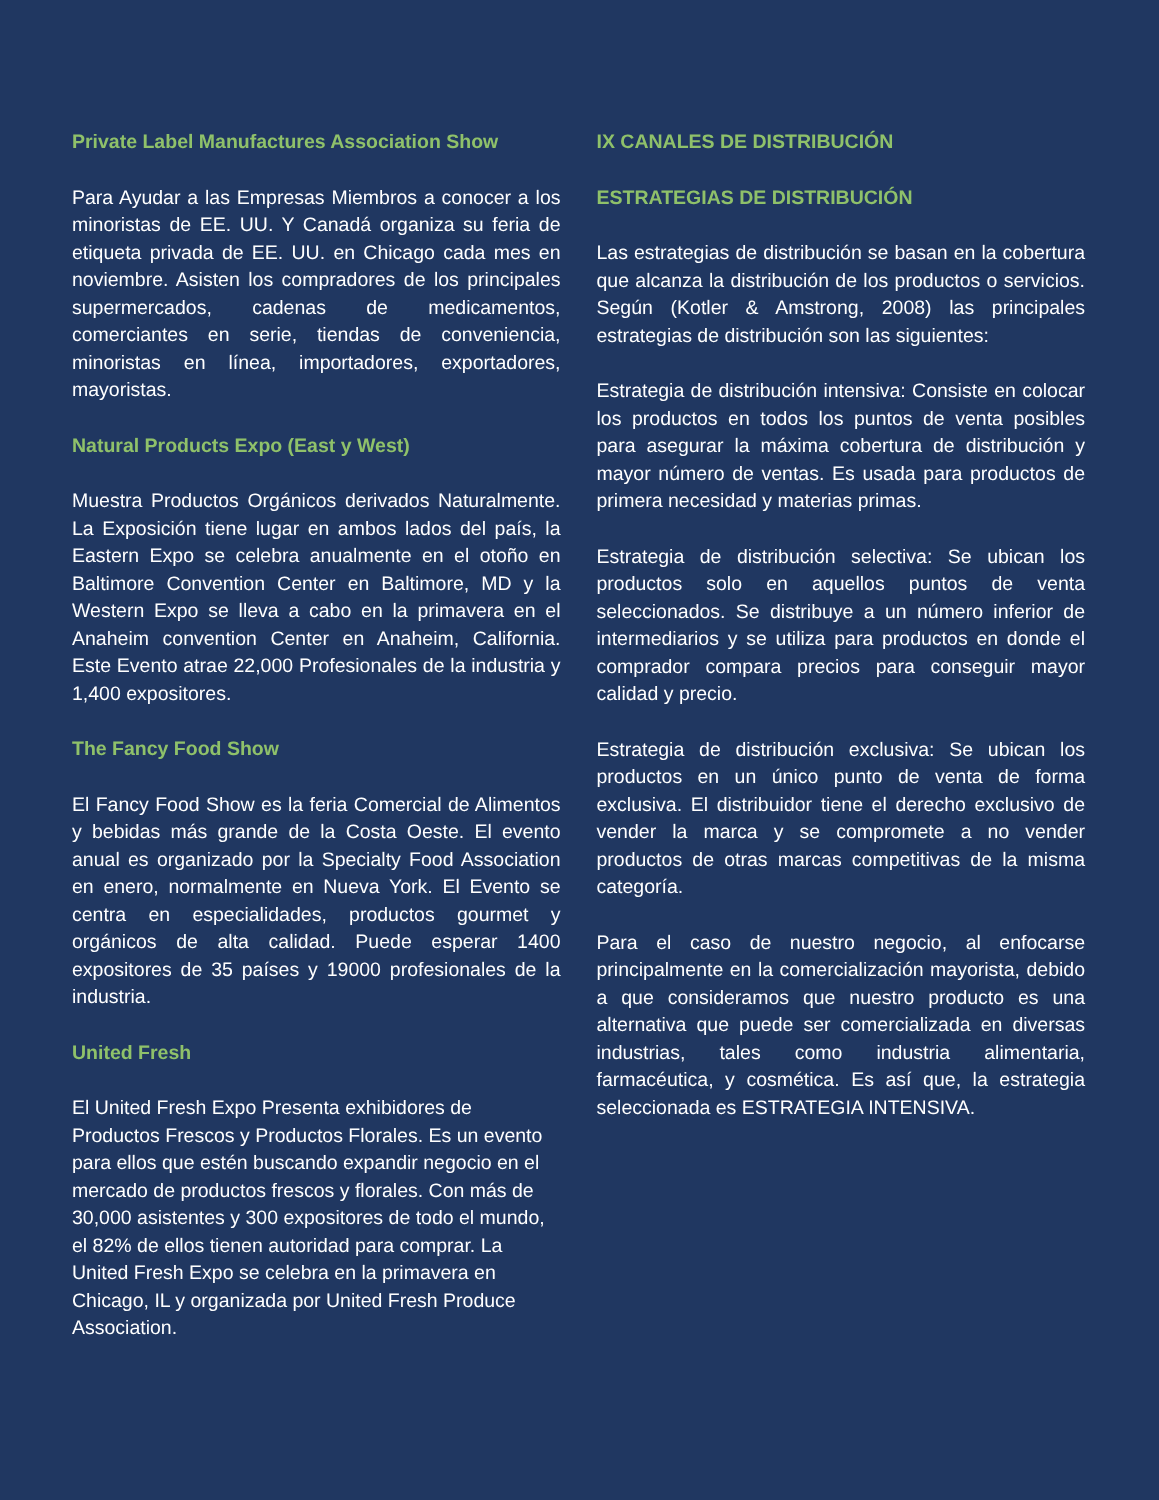Private Label Manufactures Association Show
Para Ayudar a las Empresas Miembros a conocer a los minoristas de EE. UU. Y Canadá organiza su feria de etiqueta privada de EE. UU. en Chicago cada mes en noviembre. Asisten los compradores de los principales supermercados, cadenas de medicamentos, comerciantes en serie, tiendas de conveniencia, minoristas en línea, importadores, exportadores, mayoristas.
Natural Products Expo (East y West)
Muestra Productos Orgánicos derivados Naturalmente. La Exposición tiene lugar en ambos lados del país, la Eastern Expo se celebra anualmente en el otoño en Baltimore Convention Center en Baltimore, MD y la Western Expo se lleva a cabo en la primavera en el Anaheim convention Center en Anaheim, California. Este Evento atrae 22,000 Profesionales de la industria y 1,400 expositores.
The Fancy Food Show
El Fancy Food Show es la feria Comercial de Alimentos y bebidas más grande de la Costa Oeste. El evento anual es organizado por la Specialty Food Association en enero, normalmente en Nueva York. El Evento se centra en especialidades, productos gourmet y orgánicos de alta calidad. Puede esperar 1400 expositores de 35 países y 19000 profesionales de la industria.
United Fresh
El United Fresh Expo Presenta exhibidores de Productos Frescos y Productos Florales. Es un evento para ellos que estén buscando expandir negocio en el mercado de productos frescos y florales. Con más de 30,000 asistentes y 300 expositores de todo el mundo, el 82% de ellos tienen autoridad para comprar. La United Fresh Expo se celebra en la primavera en Chicago, IL y organizada por United Fresh Produce Association.
IX CANALES DE DISTRIBUCIÓN
ESTRATEGIAS DE DISTRIBUCIÓN
Las estrategias de distribución se basan en la cobertura que alcanza la distribución de los productos o servicios. Según (Kotler & Amstrong, 2008) las principales estrategias de distribución son las siguientes:
Estrategia de distribución intensiva: Consiste en colocar los productos en todos los puntos de venta posibles para asegurar la máxima cobertura de distribución y mayor número de ventas. Es usada para productos de primera necesidad y materias primas.
Estrategia de distribución selectiva: Se ubican los productos solo en aquellos puntos de venta seleccionados. Se distribuye a un número inferior de intermediarios y se utiliza para productos en donde el comprador compara precios para conseguir mayor calidad y precio.
Estrategia de distribución exclusiva: Se ubican los productos en un único punto de venta de forma exclusiva. El distribuidor tiene el derecho exclusivo de vender la marca y se compromete a no vender productos de otras marcas competitivas de la misma categoría.
Para el caso de nuestro negocio, al enfocarse principalmente en la comercialización mayorista, debido a que consideramos que nuestro producto es una alternativa que puede ser comercializada en diversas industrias, tales como industria alimentaria, farmacéutica, y cosmética. Es así que, la estrategia seleccionada es ESTRATEGIA INTENSIVA.